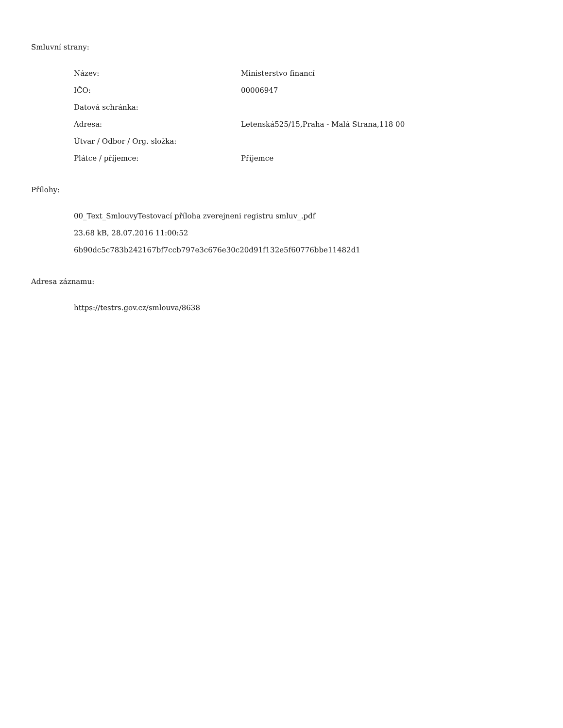Smluvní strany:
| Název: | Ministerstvo financí |
| IČO: | 00006947 |
| Datová schránka: | |
| Adresa: | Letenská525/15,Praha - Malá Strana,118 00 |
| Útvar / Odbor / Org. složka: | |
| Plátce / příjemce: | Příjemce |
Přílohy:
00_Text_SmlouvyTestovací příloha zverejneni registru smluv_.pdf
23.68 kB, 28.07.2016 11:00:52
6b90dc5c783b242167bf7ccb797e3c676e30c20d91f132e5f60776bbe11482d1
Adresa záznamu:
https://testrs.gov.cz/smlouva/8638